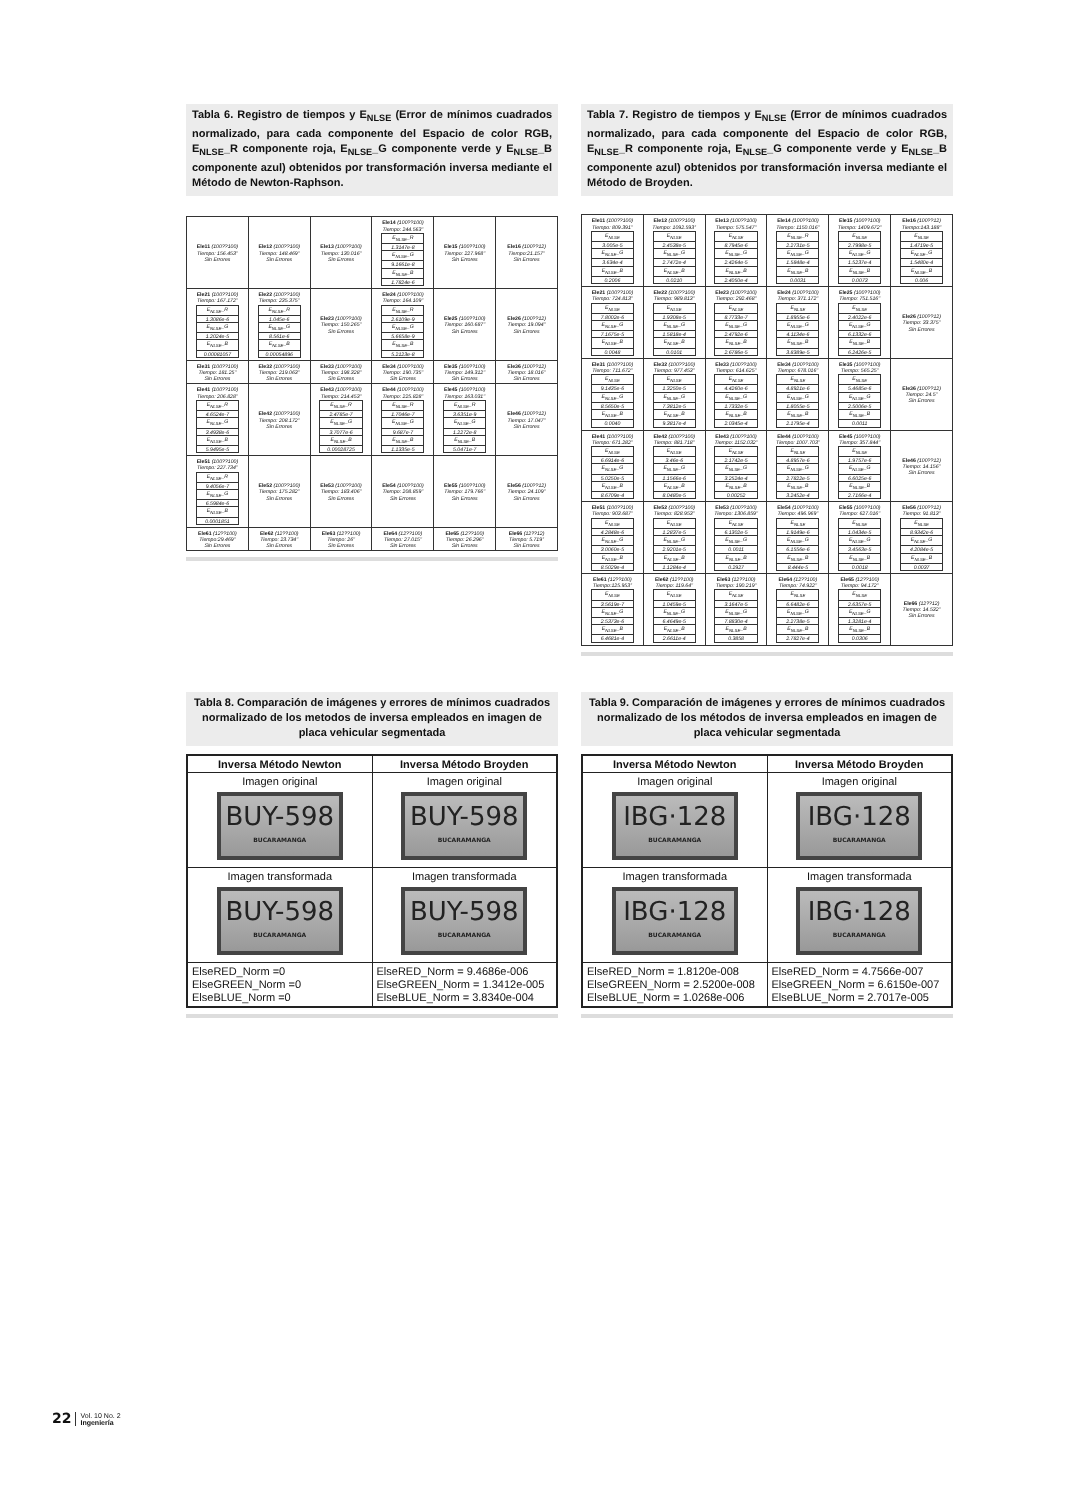Tabla 6. Registro de tiempos y E<sub>NLSE</sub> (Error de mínimos cuadrados normalizado, para cada componente del Espacio de color RGB, E<sub>NLSE</sub>_R componente roja, E<sub>NLSE</sub>_G componente verde y E<sub>NLSE</sub>_B componente azul) obtenidos por transformación inversa mediante el Método de Newton-Raphson.
| Ele11 (100??100) Tiempo: 156.453'' Sin Errores | Ele12 (100??100) Tiempo: 148.469'' Sin Errores | Ele13 (100??100) Tiempo: 130.016'' Sin Errores | Ele14 (100??100) Tiempo: 244.563'' E<sub>NLSE</sub>_R 1.3147e-8 E<sub>NLSE</sub>_G 9.1661e-8 E<sub>NLSE</sub>_B 1.7824e-6 | Ele15 (100??100) Tiempo: 227.968'' Sin Errores | Ele16 (100??12) Tiempo:21.157'' Sin Errores |
| Ele21 (100??100) Tiempo: 167.172'' E<sub>NLSE</sub>_R 1.3086e-6 E<sub>NLSE</sub>_G 1.2024e-5 E<sub>NLSE</sub>_B 0.00081057 | Ele22 (100??100) Tiempo: 235.375'' E<sub>NLSE</sub>_R 1.045e-6 E<sub>NLSE</sub>_G 8.561e-6 E<sub>NLSE</sub>_B 0.00054896 | Ele23 (100??100) Tiempo: 150.265'' Sin Errores | Ele24 (100??100) Tiempo: 164.109'' E<sub>NLSE</sub>_R 2.6109e-9 E<sub>NLSE</sub>_G 5.6658e-9 E<sub>NLSE</sub>_B 5.2123e-8 | Ele25 (100??100) Tiempo: 160.687'' Sin Errores | Ele26 (100??12) Tiempo: 19.094'' Sin Errores |
| Ele31 (100??100) Tiempo: 181.25'' Sin Errores | Ele32 (100??100) Tiempo: 219.063'' Sin Errores | Ele33 (100??100) Tiempo: 198.328'' Sin Errores | Ele34 (100??100) Tiempo: 190.735'' Sin Errores | Ele35 (100??100) Tiempo: 149.312'' Sin Errores | Ele36 (100??12) Tiempo: 18.016'' Sin Errores |
| Ele41 (100??100) Tiempo: 206.828'' E<sub>NLSE</sub>_R 4.6524e-7 E<sub>NLSE</sub>_G 3.4938e-6 E<sub>NLSE</sub>_B 5.9495e-5 | Ele42 (100??100) Tiempo: 208.172'' Sin Errores | Ele43 (100??100) Tiempo: 214.453'' E<sub>NLSE</sub>_R 2.4785e-7 E<sub>NLSE</sub>_G 3.7077e-6 E<sub>NLSE</sub>_B 0.00028725 | Ele44 (100??100) Tiempo: 225.828'' E<sub>NLSE</sub>_R 1.7046e-7 E<sub>NLSE</sub>_G 9.687e-7 E<sub>NLSE</sub>_B 1.1335e-5 | Ele45 (100??100) Tiempo: 163.031'' E<sub>NLSE</sub>_R 3.6351e-9 E<sub>NLSE</sub>_G 1.2272e-8 E<sub>NLSE</sub>_B 5.0471e-7 | Ele46 (100??12) Tiempo: 17.047'' Sin Errores |
| Ele51 (100??100) Tiempo: 227.734'' E<sub>NLSE</sub>_R 9.4056e-7 E<sub>NLSE</sub>_G 6.5984e-6 E<sub>NLSE</sub>_B 0.0001851 | Ele52 (100??100) Tiempo: 175.282'' Sin Errores | Ele53 (100??100) Tiempo: 183.406'' Sin Errores | Ele54 (100??100) Tiempo: 208.859'' Sin Errores | Ele55 (100??100) Tiempo: 179.766'' Sin Errores | Ele56 (100??12) Tiempo: 24.109'' Sin Errores |
| Ele61 (12??100) Tiempo:29.469'' Sin Errores | Ele62 (12??100) Tiempo: 23.734'' Sin Errores | Ele63 (12??100) Tiempo: 26'' Sin Errores | Ele64 (12??100) Tiempo: 27.015'' Sin Errores | Ele65 (12??100) Tiempo: 26.296'' Sin Errores | Ele66 (12??12) Tiempo: 5.719'' Sin Errores |
Tabla 7. Registro de tiempos y E<sub>NLSE</sub> (Error de mínimos cuadrados normalizado, para cada componente del Espacio de color RGB, E<sub>NLSE</sub>_R componente roja, E<sub>NLSE</sub>_G componente verde y E<sub>NLSE</sub>_B componente azul) obtenidos por transformación inversa mediante el Método de Broyden.
| Ele11 (100??100) Tiempo: 809.391'' E<sub>NLSE</sub> 3.005e-5 E<sub>NLSE</sub>_G 3.634e-4 E<sub>NLSE</sub>_B 0.2006 | Ele12 (100??100) Tiempo: 1092.593'' E<sub>NLSE</sub> 2.4538e-5 E<sub>NLSE</sub>_G 2.7472e-4 E<sub>NLSE</sub>_B 0.0210 | Ele13 (100??100) Tiempo: 575.547'' E<sub>NLSE</sub> 8.7945e-6 E<sub>NLSE</sub>_G 2.4264e-5 E<sub>NLSE</sub>_B 2.4050e-4 | Ele14 (100??100) Tiempo: 1150.016'' E<sub>NLSE</sub>_R 2.2731e-5 E<sub>NLSE</sub>_G 1.5848e-4 E<sub>NLSE</sub>_B 0.0031 | Ele15 (100??100) Tiempo: 1409.672'' E<sub>NLSE</sub> 2.7998e-5 E<sub>NLSE</sub>_G 1.5237e-4 E<sub>NLSE</sub>_B 0.0073 | Ele16 (100??12) Tiempo:143.188'' E<sub>NLSE</sub> 1.4719e-5 E<sub>NLSE</sub>_G 1.5480e-4 E<sub>NLSE</sub>_B 0.006 |
| Ele21 (100??100) Tiempo: 724.813'' E<sub>NLSE</sub> 7.8002e-6 E<sub>NLSE</sub>_G 7.1675e-5 E<sub>NLSE</sub>_B 0.0048 | Ele22 (100??100) Tiempo: 989.813'' E<sub>NLSE</sub> 1.9308e-5 E<sub>NLSE</sub>_G 1.5818e-4 E<sub>NLSE</sub>_B 0.0101 | Ele23 (100??100) Tiempo: 292.468'' E<sub>NLSE</sub> 8.7733e-7 E<sub>NLSE</sub>_G 2.4792e-6 E<sub>NLSE</sub>_B 2.6786e-5 | Ele24 (100??100) Tiempo: 371.172'' E<sub>NLSE</sub> 1.8955e-6 E<sub>NLSE</sub>_G 4.1134e-6 E<sub>NLSE</sub>_B 3.8389e-5 | Ele25 (100??100) Tiempo: 751.516'' E<sub>NLSE</sub> 2.4022e-6 E<sub>NLSE</sub>_G 6.1332e-6 E<sub>NLSE</sub>_B 6.2426e-5 | Ele26 (100??12) Tiempo: 33.375'' Sin Errores |
| Ele31 (100??100) Tiempo: 711.672'' E<sub>NLSE</sub> 9.1435e-6 E<sub>NLSE</sub>_G 8.5650e-5 E<sub>NLSE</sub>_B 0.0040 | Ele32 (100??100) Tiempo: 977.453'' E<sub>NLSE</sub> 1.3250e-5 E<sub>NLSE</sub>_G 7.3812e-5 E<sub>NLSE</sub>_B 9.3817e-4 | Ele33 (100??100) Tiempo: 614.625'' E<sub>NLSE</sub> 4.4260e-6 E<sub>NLSE</sub>_G 1.7332e-5 E<sub>NLSE</sub>_B 2.0345e-4 | Ele34 (100??100) Tiempo: 678.016'' E<sub>NLSE</sub> 4.8921e-6 E<sub>NLSE</sub>_G 1.8055e-5 E<sub>NLSE</sub>_B 2.1795e-4 | Ele35 (100??100) Tiempo: 565.25'' E<sub>NLSE</sub> 5.4685e-6 E<sub>NLSE</sub>_G 2.5006e-5 E<sub>NLSE</sub>_B 0.0011 | Ele36 (100??12) Tiempo: 24.5'' Sin Errores |
| Ele41 (100??100) Tiempo: 671.282'' E<sub>NLSE</sub> 6.6914e-6 E<sub>NLSE</sub>_G 5.0250e-5 E<sub>NLSE</sub>_B 8.6709e-4 | Ele42 (100??100) Tiempo: 881.718'' E<sub>NLSE</sub> 3.46e-6 E<sub>NLSE</sub>_G 1.1566e-6 E<sub>NLSE</sub>_B 8.0480e-5 | Ele43 (100??100) Tiempo: 1152.032'' E<sub>NLSE</sub> 2.1742e-5 E<sub>NLSE</sub>_G 3.2524e-4 E<sub>NLSE</sub>_B 0.00252 | Ele44 (100??100) Tiempo: 1007.703'' E<sub>NLSE</sub> 4.8957e-6 E<sub>NLSE</sub>_G 2.7822e-5 E<sub>NLSE</sub>_B 3.2452e-4 | Ele45 (100??100) Tiempo: 357.844'' E<sub>NLSE</sub> 1.9757e-6 E<sub>NLSE</sub>_G 6.6025e-6 E<sub>NLSE</sub>_B 2.7166e-4 | Ele46 (100??12) Tiempo: 14.156'' Sin Errores |
| Ele51 (100??100) Tiempo: 903.687'' E<sub>NLSE</sub> 4.2848e-6 E<sub>NLSE</sub>_G 3.0060e-5 E<sub>NLSE</sub>_B 8.5029e-4 | Ele52 (100??100) Tiempo: 828.953'' E<sub>NLSE</sub> 1.2837e-5 E<sub>NLSE</sub>_G 2.9201e-5 E<sub>NLSE</sub>_B 1.1284e-4 | Ele53 (100??100) Tiempo: 1306.859'' E<sub>NLSE</sub> 6.1302e-5 E<sub>NLSE</sub>_G 0.0011 E<sub>NLSE</sub>_B 0.2927 | Ele54 (100??100) Tiempo: 496.969'' E<sub>NLSE</sub> 1.9149e-6 E<sub>NLSE</sub>_G 6.1556e-6 E<sub>NLSE</sub>_B 8.444e-5 | Ele55 (100??100) Tiempo: 627.016'' E<sub>NLSE</sub> 1.0434e-5 E<sub>NLSE</sub>_G 3.4563e-5 E<sub>NLSE</sub>_B 0.0018 | Ele56 (100??12) Tiempo: 91.813'' E<sub>NLSE</sub> 8.9342e-6 E<sub>NLSE</sub>_G 4.2084e-5 E<sub>NLSE</sub>_B 0.0037 |
| Ele61 (12??100) Tiempo:125.953'' E<sub>NLSE</sub> 3.5619e-7 E<sub>NLSE</sub>_G 2.5373e-6 E<sub>NLSE</sub>_B 6.4681e-4 | Ele62 (12??100) Tiempo: 119.64'' E<sub>NLSE</sub> 1.0459e-5 E<sub>NLSE</sub>_G 6.4649e-5 E<sub>NLSE</sub>_B 2.6611e-4 | Ele63 (12??100) Tiempo: 190.219'' E<sub>NLSE</sub> 3.1647e-5 E<sub>NLSE</sub>_G 7.8830e-4 E<sub>NLSE</sub>_B 0.3858 | Ele64 (12??100) Tiempo: 74.922'' E<sub>NLSE</sub> 6.6482e-6 E<sub>NLSE</sub>_G 2.2738e-5 E<sub>NLSE</sub>_B 2.7827e-4 | Ele65 (12??100) Tiempo: 94.172'' E<sub>NLSE</sub> 2.6357e-5 E<sub>NLSE</sub>_G 1.3281e-4 E<sub>NLSE</sub>_B 0.0306 | Ele66 (12??12) Tiempo: 14.532'' Sin Errores |
Tabla 8. Comparación de imágenes y errores de mínimos cuadrados normalizado de los metodos de inversa empleados en imagen de placa vehicular segmentada
| Inversa Método Newton | Inversa Método Broyden |
| --- | --- |
| Imagen original BUY-598 BUCARAMANGA | Imagen original BUY-598 BUCARAMANGA |
| Imagen transformada BUY-598 BUCARAMANGA | Imagen transformada BUY-598 BUCARAMANGA |
| ElseRED_Norm =0 ElseGREEN_Norm =0 ElseBLUE_Norm =0 | ElseRED_Norm = 9.4686e-006 ElseGREEN_Norm = 1.3412e-005 ElseBLUE_Norm = 3.8340e-004 |
Tabla 9. Comparación de imágenes y errores de mínimos cuadrados normalizado de los métodos de inversa empleados en imagen de placa vehicular segmentada
| Inversa Método Newton | Inversa Método Broyden |
| --- | --- |
| Imagen original IBG·128 BUCARAMANGA | Imagen original IBG·128 BUCARAMANGA |
| Imagen transformada IBG·128 BUCARAMANGA | Imagen transformada IBG·128 BUCARAMANGA |
| ElseRED_Norm = 1.8120e-008 ElseGREEN_Norm = 2.5200e-008 ElseBLUE_Norm = 1.0268e-006 | ElseRED_Norm = 4.7566e-007 ElseGREEN_Norm = 6.6150e-007 ElseBLUE_Norm = 2.7017e-005 |
22
Vol. 10 No. 2
Ingeniería